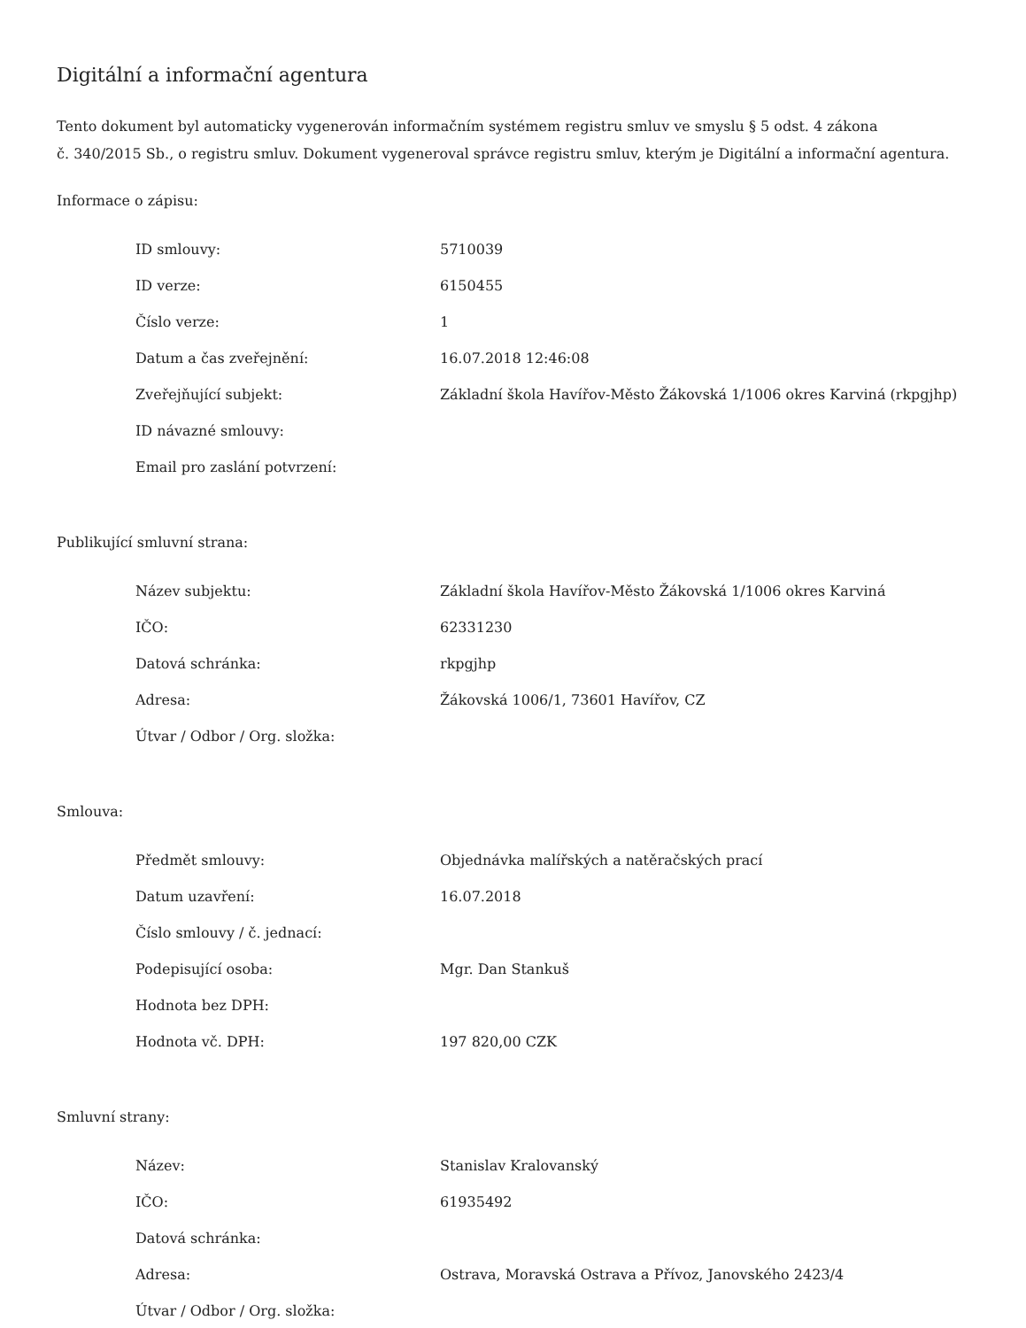Digitální a informační agentura
Tento dokument byl automaticky vygenerován informačním systémem registru smluv ve smyslu § 5 odst. 4 zákona
č. 340/2015 Sb., o registru smluv. Dokument vygeneroval správce registru smluv, kterým je Digitální a informační agentura.
Informace o zápisu:
| ID smlouvy: | 5710039 |
| ID verze: | 6150455 |
| Číslo verze: | 1 |
| Datum a čas zveřejnění: | 16.07.2018 12:46:08 |
| Zveřejňující subjekt: | Základní škola Havířov-Město Žákovská 1/1006 okres Karviná (rkpgjhp) |
| ID návazné smlouvy: | |
| Email pro zaslání potvrzení: | |
Publikující smluvní strana:
| Název subjektu: | Základní škola Havířov-Město Žákovská 1/1006 okres Karviná |
| IČO: | 62331230 |
| Datová schránka: | rkpgjhp |
| Adresa: | Žákovská 1006/1, 73601 Havířov, CZ |
| Útvar / Odbor / Org. složka: | |
Smlouva:
| Předmět smlouvy: | Objednávka malířských a natěračských prací |
| Datum uzavření: | 16.07.2018 |
| Číslo smlouvy / č. jednací: | |
| Podepisující osoba: | Mgr. Dan Stankuš |
| Hodnota bez DPH: | |
| Hodnota vč. DPH: | 197 820,00 CZK |
Smluvní strany:
| Název: | Stanislav Kralovanský |
| IČO: | 61935492 |
| Datová schránka: | |
| Adresa: | Ostrava, Moravská Ostrava a Přívoz, Janovského 2423/4 |
| Útvar / Odbor / Org. složka: | |